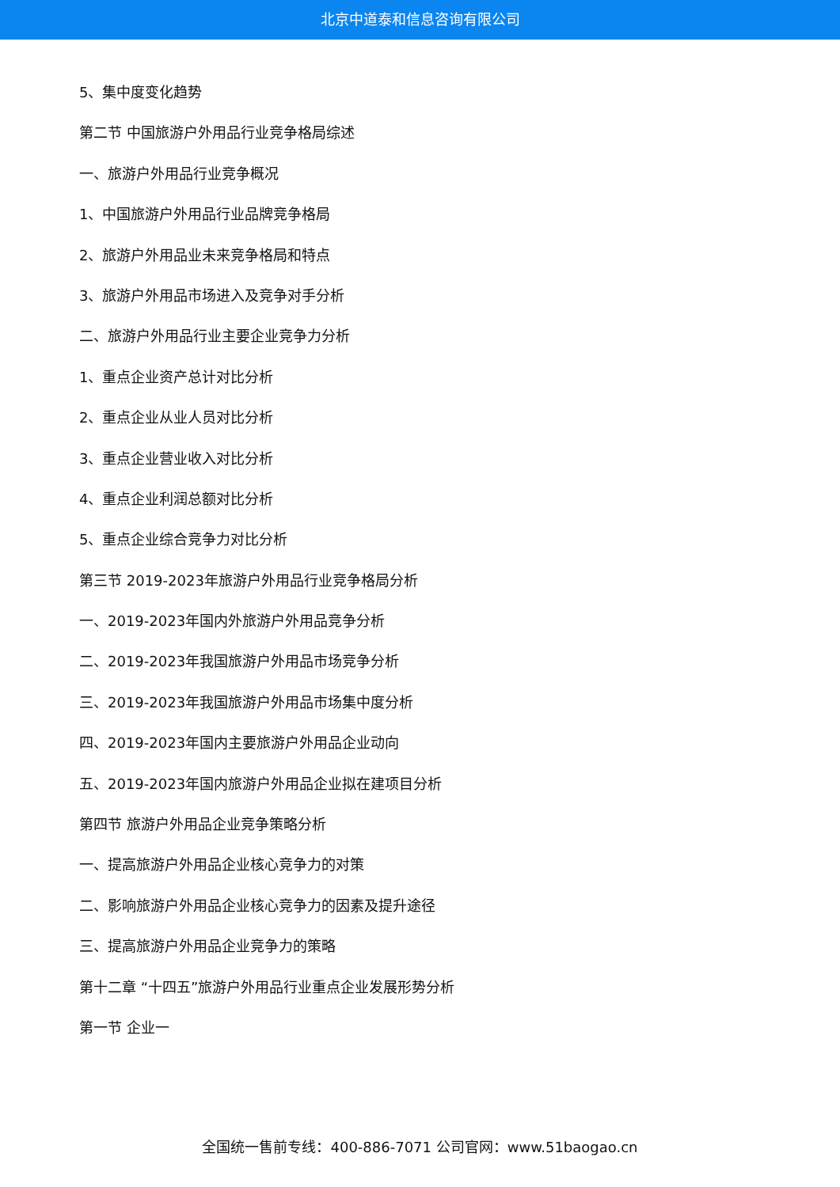北京中道泰和信息咨询有限公司
5、集中度变化趋势
第二节 中国旅游户外用品行业竞争格局综述
一、旅游户外用品行业竞争概况
1、中国旅游户外用品行业品牌竞争格局
2、旅游户外用品业未来竞争格局和特点
3、旅游户外用品市场进入及竞争对手分析
二、旅游户外用品行业主要企业竞争力分析
1、重点企业资产总计对比分析
2、重点企业从业人员对比分析
3、重点企业营业收入对比分析
4、重点企业利润总额对比分析
5、重点企业综合竞争力对比分析
第三节 2019-2023年旅游户外用品行业竞争格局分析
一、2019-2023年国内外旅游户外用品竞争分析
二、2019-2023年我国旅游户外用品市场竞争分析
三、2019-2023年我国旅游户外用品市场集中度分析
四、2019-2023年国内主要旅游户外用品企业动向
五、2019-2023年国内旅游户外用品企业拟在建项目分析
第四节 旅游户外用品企业竞争策略分析
一、提高旅游户外用品企业核心竞争力的对策
二、影响旅游户外用品企业核心竞争力的因素及提升途径
三、提高旅游户外用品企业竞争力的策略
第十二章 “十四五”旅游户外用品行业重点企业发展形势分析
第一节 企业一
全国统一售前专线：400-886-7071 公司官网：www.51baogao.cn